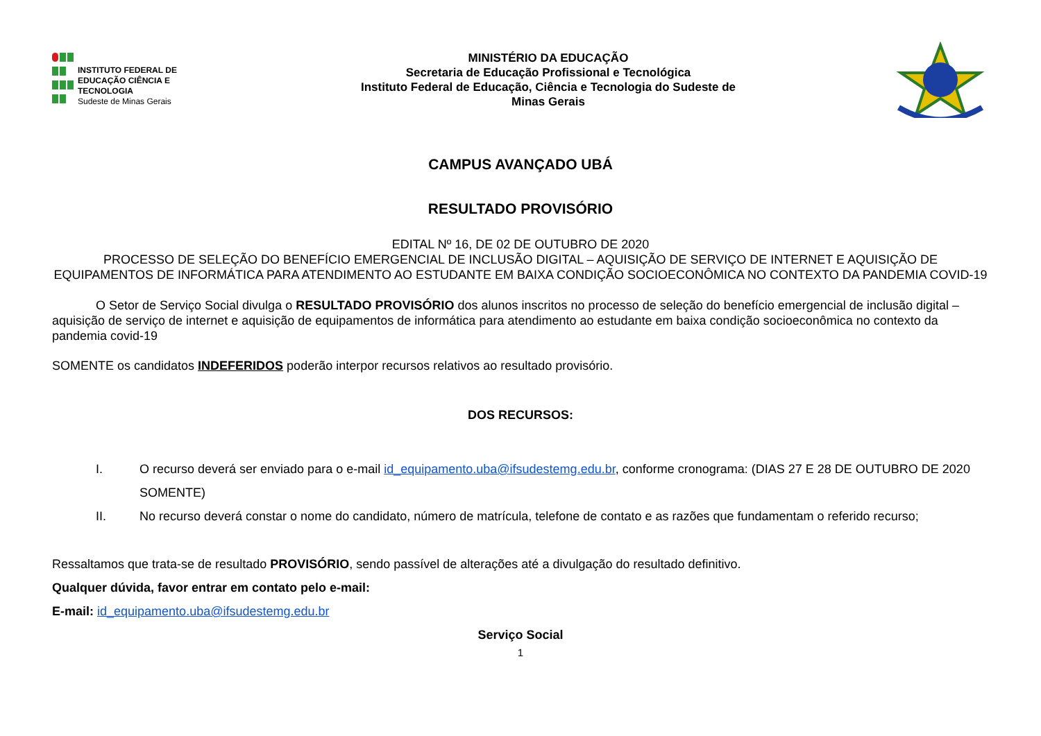INSTITUTO FEDERAL DE
EDUCAÇÃO CIÊNCIA E TECNOLOGIA
Sudeste de Minas Gerais
MINISTÉRIO DA EDUCAÇÃO
Secretaria de Educação Profissional e Tecnológica
Instituto Federal de Educação, Ciência e Tecnologia do Sudeste de
Minas Gerais
CAMPUS AVANÇADO UBÁ
RESULTADO PROVISÓRIO
EDITAL Nº 16, DE 02 DE OUTUBRO DE 2020
PROCESSO DE SELEÇÃO DO BENEFÍCIO EMERGENCIAL DE INCLUSÃO DIGITAL – AQUISIÇÃO DE SERVIÇO DE INTERNET E AQUISIÇÃO DE EQUIPAMENTOS DE INFORMÁTICA PARA ATENDIMENTO AO ESTUDANTE EM BAIXA CONDIÇÃO SOCIOECONÔMICA NO CONTEXTO DA PANDEMIA COVID-19
O Setor de Serviço Social divulga o RESULTADO PROVISÓRIO dos alunos inscritos no processo de seleção do benefício emergencial de inclusão digital – aquisição de serviço de internet e aquisição de equipamentos de informática para atendimento ao estudante em baixa condição socioeconômica no contexto da pandemia covid-19
SOMENTE os candidatos INDEFERIDOS poderão interpor recursos relativos ao resultado provisório.
DOS RECURSOS:
I. O recurso deverá ser enviado para o e-mail id_equipamento.uba@ifsudestemg.edu.br, conforme cronograma: (DIAS 27 E 28 DE OUTUBRO DE 2020 SOMENTE)
II. No recurso deverá constar o nome do candidato, número de matrícula, telefone de contato e as razões que fundamentam o referido recurso;
Ressaltamos que trata-se de resultado PROVISÓRIO, sendo passível de alterações até a divulgação do resultado definitivo.
Qualquer dúvida, favor entrar em contato pelo e-mail:
E-mail: id_equipamento.uba@ifsudestemg.edu.br
Serviço Social
1